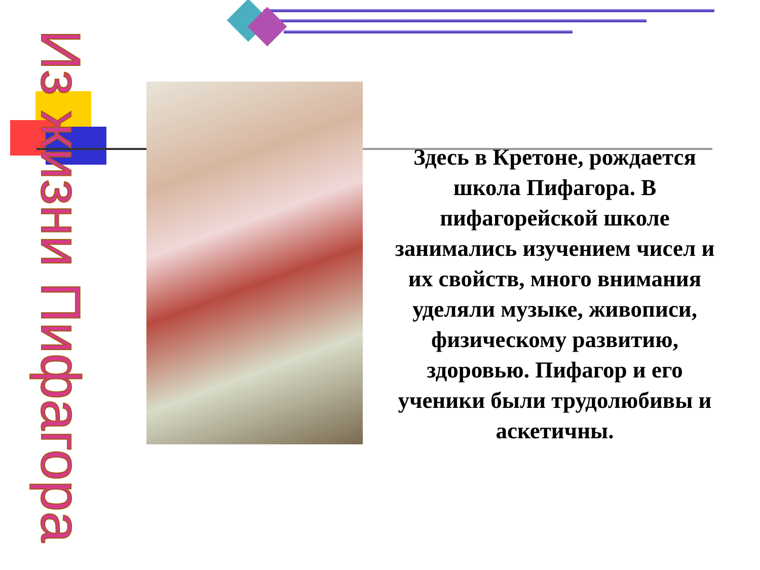Из жизни Пифагора
Здесь в Кретоне, рождается школа Пифагора. В пифагорейской школе занимались изучением чисел и их свойств, много внимания уделяли музыке, живописи, физическому развитию, здоровью. Пифагор и его ученики были трудолюбивы и аскетичны.